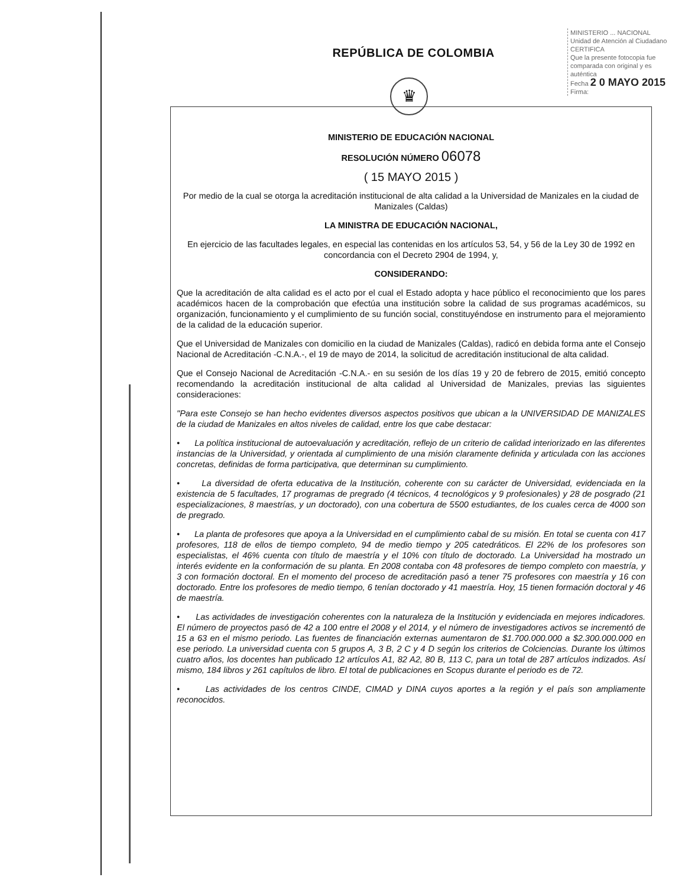REPÚBLICA DE COLOMBIA
♛
MINISTERIO ... NACIONAL
Unidad de Atención al Ciudadano
CERTIFICA
Que la presente fotocopia fue comparada con original y es auténtica
Fecha 2 0 MAYO 2015
Firma:
MINISTERIO DE EDUCACIÓN NACIONAL
RESOLUCIÓN NÚMERO 06078
( 15 MAYO 2015 )
Por medio de la cual se otorga la acreditación institucional de alta calidad a la Universidad de Manizales en la ciudad de Manizales (Caldas)
LA MINISTRA DE EDUCACIÓN NACIONAL,
En ejercicio de las facultades legales, en especial las contenidas en los artículos 53, 54, y 56 de la Ley 30 de 1992 en concordancia con el Decreto 2904 de 1994, y,
CONSIDERANDO:
Que la acreditación de alta calidad es el acto por el cual el Estado adopta y hace público el reconocimiento que los pares académicos hacen de la comprobación que efectúa una institución sobre la calidad de sus programas académicos, su organización, funcionamiento y el cumplimiento de su función social, constituyéndose en instrumento para el mejoramiento de la calidad de la educación superior.
Que el Universidad de Manizales con domicilio en la ciudad de Manizales (Caldas), radicó en debida forma ante el Consejo Nacional de Acreditación -C.N.A.-, el 19 de mayo de 2014, la solicitud de acreditación institucional de alta calidad.
Que el Consejo Nacional de Acreditación -C.N.A.- en su sesión de los días 19 y 20 de febrero de 2015, emitió concepto recomendando la acreditación institucional de alta calidad al Universidad de Manizales, previas las siguientes consideraciones:
"Para este Consejo se han hecho evidentes diversos aspectos positivos que ubican a la UNIVERSIDAD DE MANIZALES de la ciudad de Manizales en altos niveles de calidad, entre los que cabe destacar:
• La política institucional de autoevaluación y acreditación, reflejo de un criterio de calidad interiorizado en las diferentes instancias de la Universidad, y orientada al cumplimiento de una misión claramente definida y articulada con las acciones concretas, definidas de forma participativa, que determinan su cumplimiento.
• La diversidad de oferta educativa de la Institución, coherente con su carácter de Universidad, evidenciada en la existencia de 5 facultades, 17 programas de pregrado (4 técnicos, 4 tecnológicos y 9 profesionales) y 28 de posgrado (21 especializaciones, 8 maestrías, y un doctorado), con una cobertura de 5500 estudiantes, de los cuales cerca de 4000 son de pregrado.
• La planta de profesores que apoya a la Universidad en el cumplimiento cabal de su misión. En total se cuenta con 417 profesores, 118 de ellos de tiempo completo, 94 de medio tiempo y 205 catedráticos. El 22% de los profesores son especialistas, el 46% cuenta con título de maestría y el 10% con título de doctorado. La Universidad ha mostrado un interés evidente en la conformación de su planta. En 2008 contaba con 48 profesores de tiempo completo con maestría, y 3 con formación doctoral. En el momento del proceso de acreditación pasó a tener 75 profesores con maestría y 16 con doctorado. Entre los profesores de medio tiempo, 6 tenían doctorado y 41 maestría. Hoy, 15 tienen formación doctoral y 46 de maestría.
• Las actividades de investigación coherentes con la naturaleza de la Institución y evidenciada en mejores indicadores. El número de proyectos pasó de 42 a 100 entre el 2008 y el 2014, y el número de investigadores activos se incrementó de 15 a 63 en el mismo periodo. Las fuentes de financiación externas aumentaron de $1.700.000.000 a $2.300.000.000 en ese periodo. La universidad cuenta con 5 grupos A, 3 B, 2 C y 4 D según los criterios de Colciencias. Durante los últimos cuatro años, los docentes han publicado 12 artículos A1, 82 A2, 80 B, 113 C, para un total de 287 artículos indizados. Así mismo, 184 libros y 261 capítulos de libro. El total de publicaciones en Scopus durante el periodo es de 72.
• Las actividades de los centros CINDE, CIMAD y DINA cuyos aportes a la región y el país son ampliamente reconocidos.